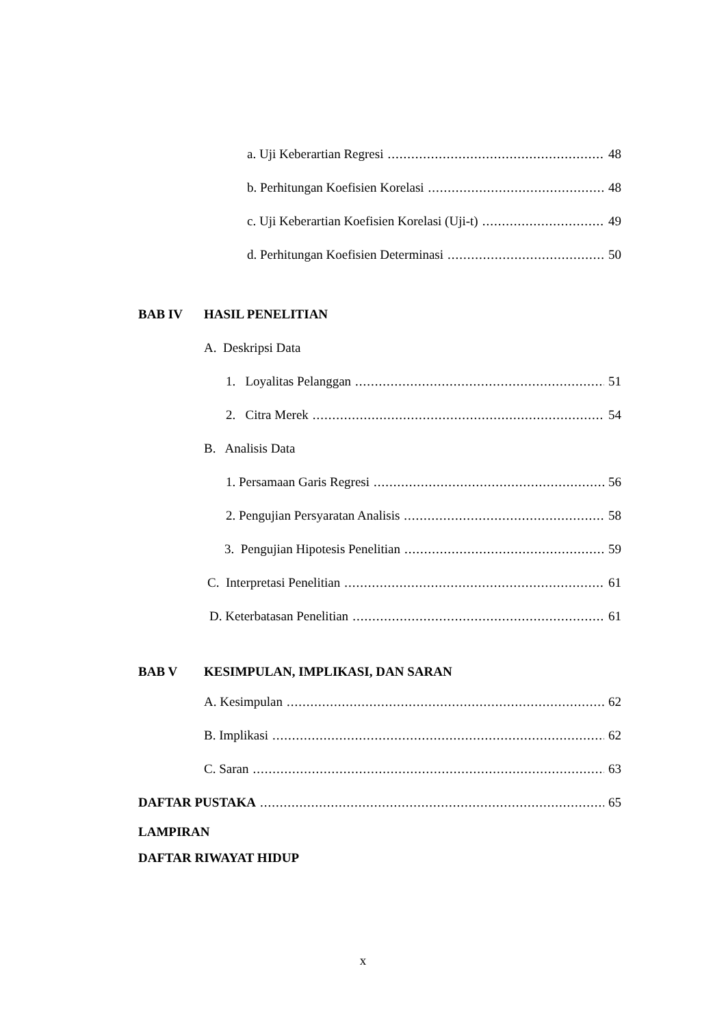a. Uji Keberartian Regresi 48
b. Perhitungan Koefisien Korelasi 48
c. Uji Keberartian Koefisien Korelasi (Uji-t) 49
d. Perhitungan Koefisien Determinasi 50
BAB IV HASIL PENELITIAN
A. Deskripsi Data
1. Loyalitas Pelanggan 51
2. Citra Merek 54
B. Analisis Data
1. Persamaan Garis Regresi 56
2. Pengujian Persyaratan Analisis 58
3. Pengujian Hipotesis Penelitian 59
C. Interpretasi Penelitian 61
D. Keterbatasan Penelitian 61
BAB V KESIMPULAN, IMPLIKASI, DAN SARAN
A. Kesimpulan 62
B. Implikasi 62
C. Saran 63
DAFTAR PUSTAKA 65
LAMPIRAN
DAFTAR RIWAYAT HIDUP
x